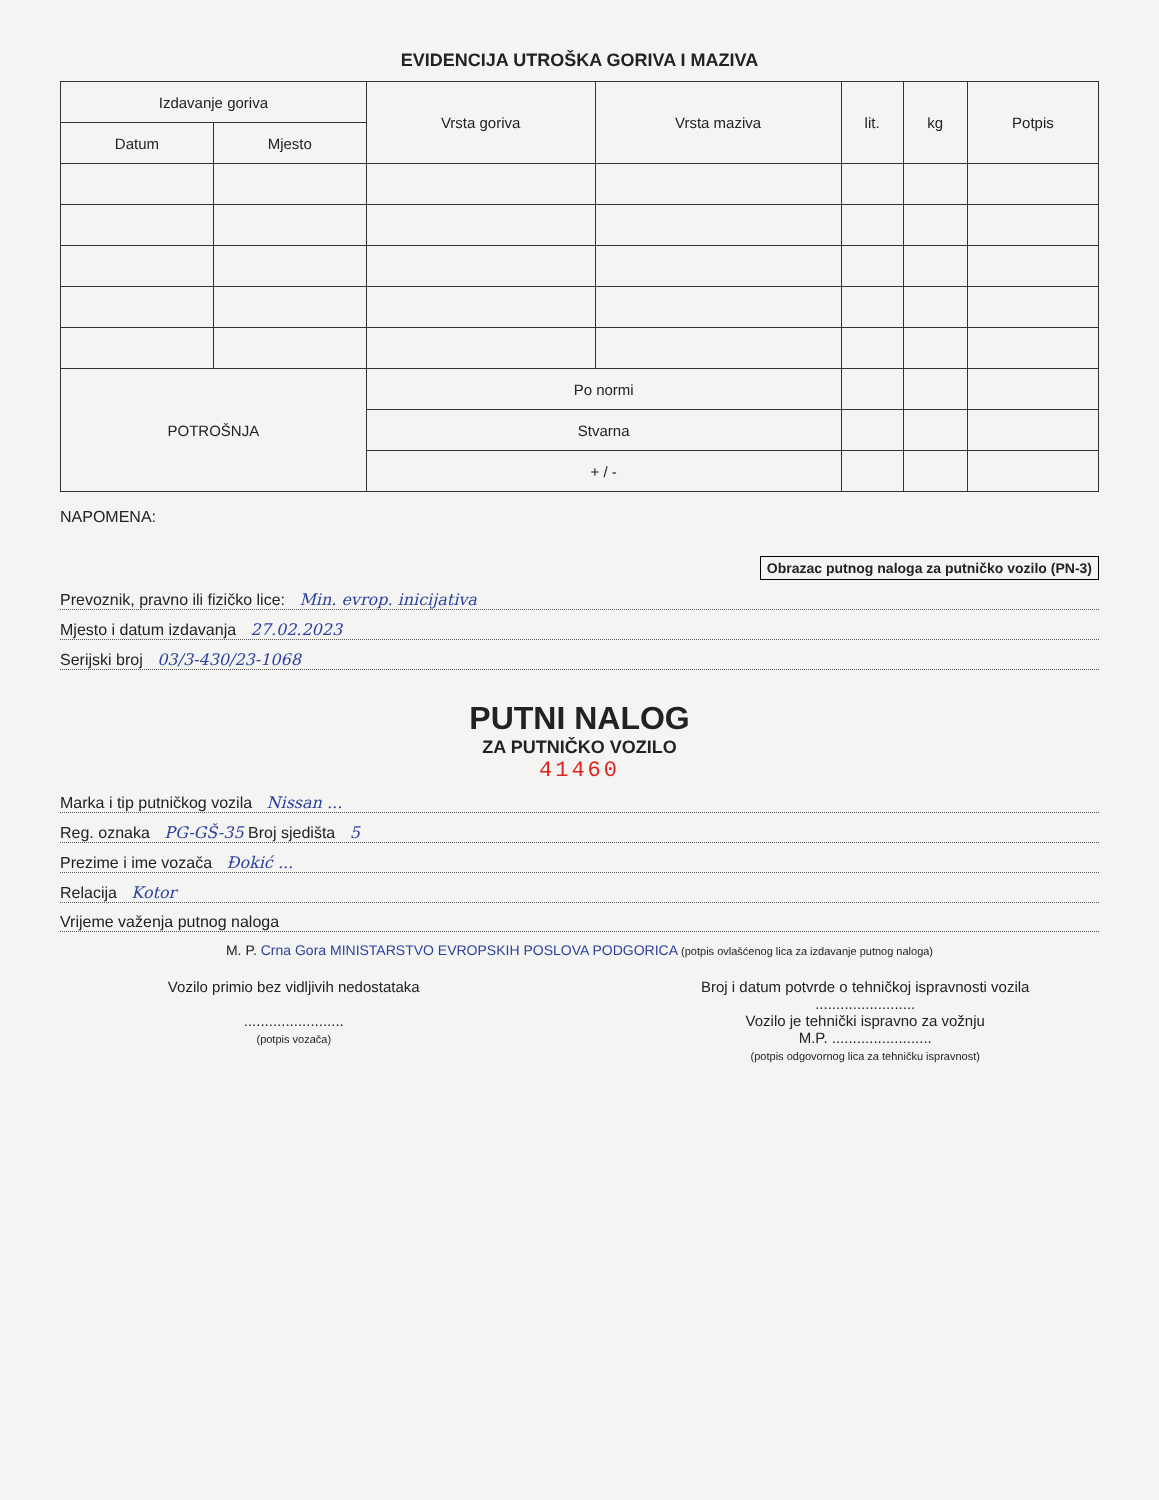EVIDENCIJA UTROŠKA GORIVA I MAZIVA
| Izdavanje goriva | | Vrsta goriva | Vrsta maziva | lit. | kg | Potpis |
| --- | --- | --- | --- | --- | --- | --- |
| Datum | Mjesto | | | | | |
| POTROŠNJA | | Po normi | | | | |
| | | Stvarna | | | | |
| | | + / - | | | | |
NAPOMENA:
Obrazac putnog naloga za putničko vozilo (PN-3)
Prevoznik, pravno ili fizičko lice: Min. evrop. inicijativa
Mjesto i datum izdavanja 27.02.2023
Serijski broj 03/3-430/23-1068
PUTNI NALOG
ZA PUTNIČKO VOZILO
41460
Marka i tip putničkog vozila Nissan ...
Reg. oznaka PG-GŠ-35 Broj sjedišta 5
Prezime i ime vozača Đokić ...
Relacija Kotor
Vrijeme važenja putnog naloga
M. P. Crna Gora MINISTARSTVO EVROPSKIH POSLOVA PODGORICA (potpis ovlašćenog lica za izdavanje putnog naloga)
Vozilo primio bez vidljivih nedostataka
........................
(potpis vozača)
Broj i datum potvrde o tehničkoj ispravnosti vozila
........................
Vozilo je tehnički ispravno za vožnju
M.P. ........................
(potpis odgovornog lica za tehničku ispravnost)